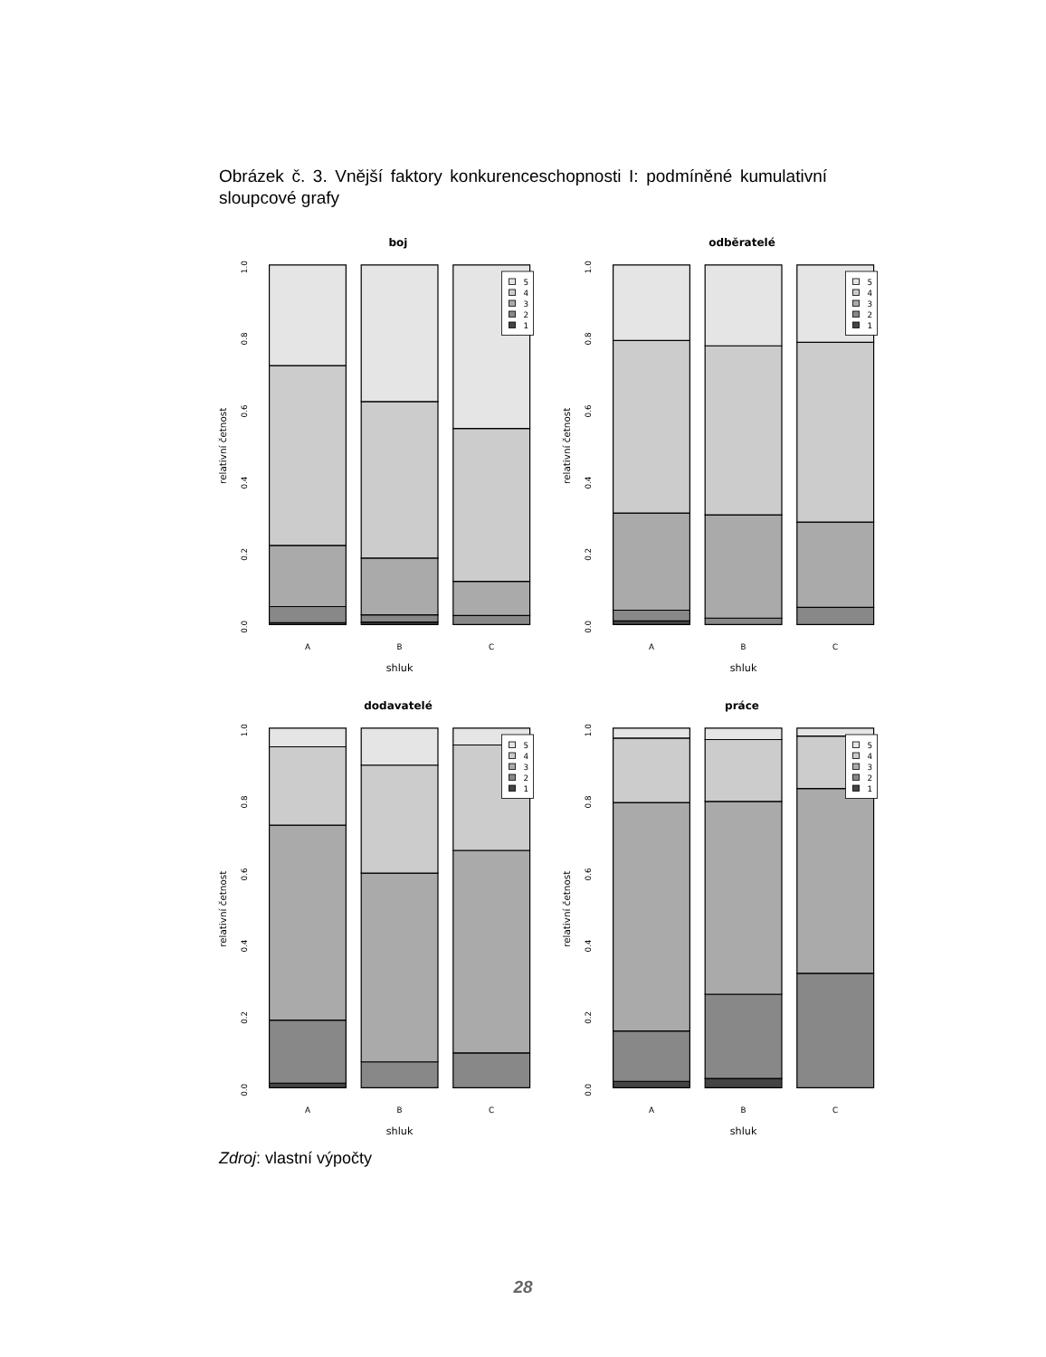Obrázek č. 3. Vnější faktory konkurenceschopnosti I: podmíněné kumulativní sloupcové grafy
boj
0.0
0.2
0.4
0.6
0.8
1.0
relativní četnost
A
B
C
shluk
5
4
3
2
1
odběratelé
0.0
0.2
0.4
0.6
0.8
1.0
relativní četnost
A
B
C
shluk
5
4
3
2
1
dodavatelé
0.0
0.2
0.4
0.6
0.8
1.0
relativní četnost
A
B
C
shluk
5
4
3
2
1
práce
0.0
0.2
0.4
0.6
0.8
1.0
relativní četnost
A
B
C
shluk
5
4
3
2
1
Zdroj: vlastní výpočty
28